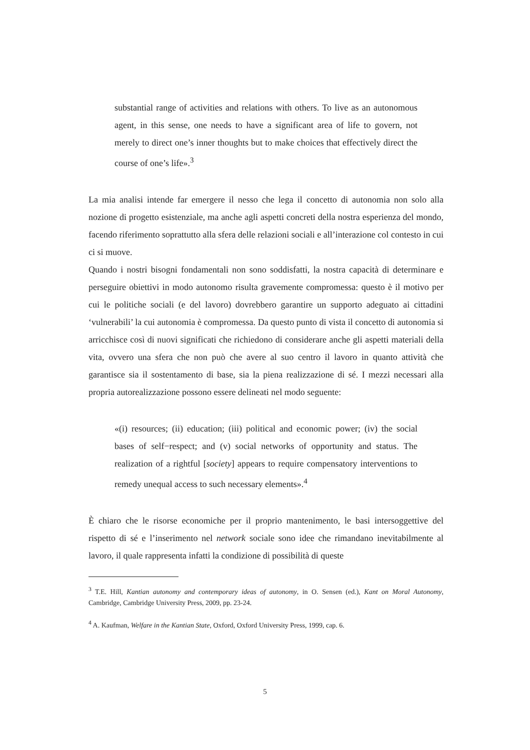substantial range of activities and relations with others. To live as an autonomous agent, in this sense, one needs to have a significant area of life to govern, not merely to direct one’s inner thoughts but to make choices that effectively direct the course of one’s life».<sup>3</sup>
La mia analisi intende far emergere il nesso che lega il concetto di autonomia non solo alla nozione di progetto esistenziale, ma anche agli aspetti concreti della nostra esperienza del mondo, facendo riferimento soprattutto alla sfera delle relazioni sociali e all’interazione col contesto in cui ci si muove.
Quando i nostri bisogni fondamentali non sono soddisfatti, la nostra capacità di determinare e perseguire obiettivi in modo autonomo risulta gravemente compromessa: questo è il motivo per cui le politiche sociali (e del lavoro) dovrebbero garantire un supporto adeguato ai cittadini ‘vulnerabili’ la cui autonomia è compromessa. Da questo punto di vista il concetto di autonomia si arricchisce così di nuovi significati che richiedono di considerare anche gli aspetti materiali della vita, ovvero una sfera che non può che avere al suo centro il lavoro in quanto attività che garantisce sia il sostentamento di base, sia la piena realizzazione di sé. I mezzi necessari alla propria autorealizzazione possono essere delineati nel modo seguente:
«(i) resources; (ii) education; (iii) political and economic power; (iv) the social bases of self−respect; and (v) social networks of opportunity and status. The realization of a rightful [society] appears to require compensatory interventions to remedy unequal access to such necessary elements».<sup>4</sup>
È chiaro che le risorse economiche per il proprio mantenimento, le basi intersoggettive del rispetto di sé e l’inserimento nel network sociale sono idee che rimandano inevitabilmente al lavoro, il quale rappresenta infatti la condizione di possibilità di queste
<sup>3</sup> T.E. Hill, Kantian autonomy and contemporary ideas of autonomy, in O. Sensen (ed.), Kant on Moral Autonomy, Cambridge, Cambridge University Press, 2009, pp. 23-24.
<sup>4</sup> A. Kaufman, Welfare in the Kantian State, Oxford, Oxford University Press, 1999, cap. 6.
5